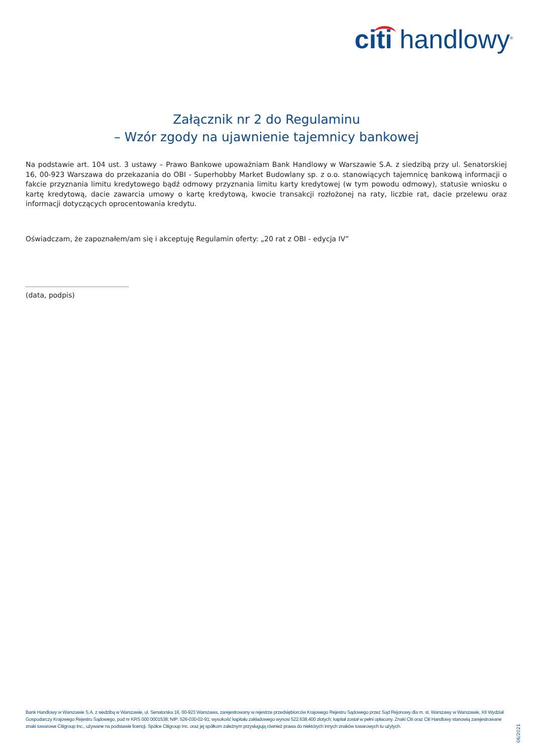citi handlowy<sup>®</sup>
Załącznik nr 2 do Regulaminu
– Wzór zgody na ujawnienie tajemnicy bankowej
Na podstawie art. 104 ust. 3 ustawy – Prawo Bankowe upoważniam Bank Handlowy w Warszawie S.A. z siedzibą przy ul. Senatorskiej 16, 00-923 Warszawa do przekazania do OBI - Superhobby Market Budowlany sp. z o.o. stanowiących tajemnicę bankową informacji o fakcie przyznania limitu kredytowego bądź odmowy przyznania limitu karty kredytowej (w tym powodu odmowy), statusie wniosku o kartę kredytową, dacie zawarcia umowy o kartę kredytową, kwocie transakcji rozłożonej na raty, liczbie rat, dacie przelewu oraz informacji dotyczących oprocentowania kredytu.
Oświadczam, że zapoznałem/am się i akceptuję Regulamin oferty: „20 rat z OBI - edycja IV”
(data, podpis)
Bank Handlowy w Warszawie S.A. z siedzibą w Warszawie, ul. Senatorska 16, 00-923 Warszawa, zarejestrowany w rejestrze przedsiębiorców Krajowego Rejestru Sądowego przez Sąd Rejonowy dla m. st. Warszawy w Warszawie, XII Wydział Gospodarczy Krajowego Rejestru Sądowego, pod nr KRS 000 0001538; NIP: 526-030-02-91; wysokość kapitału zakładowego wynosi 522.638.400 złotych; kapitał został w pełni opłacony. Znaki Citi oraz Citi Handlowy stanowią zarejestrowane znaki towarowe Citigroup Inc., używane na podstawie licencji. Spółce Citigroup Inc. oraz jej spółkom zależnym przysługują również prawa do niektórych innych znaków towarowych tu użytych.
06/2021